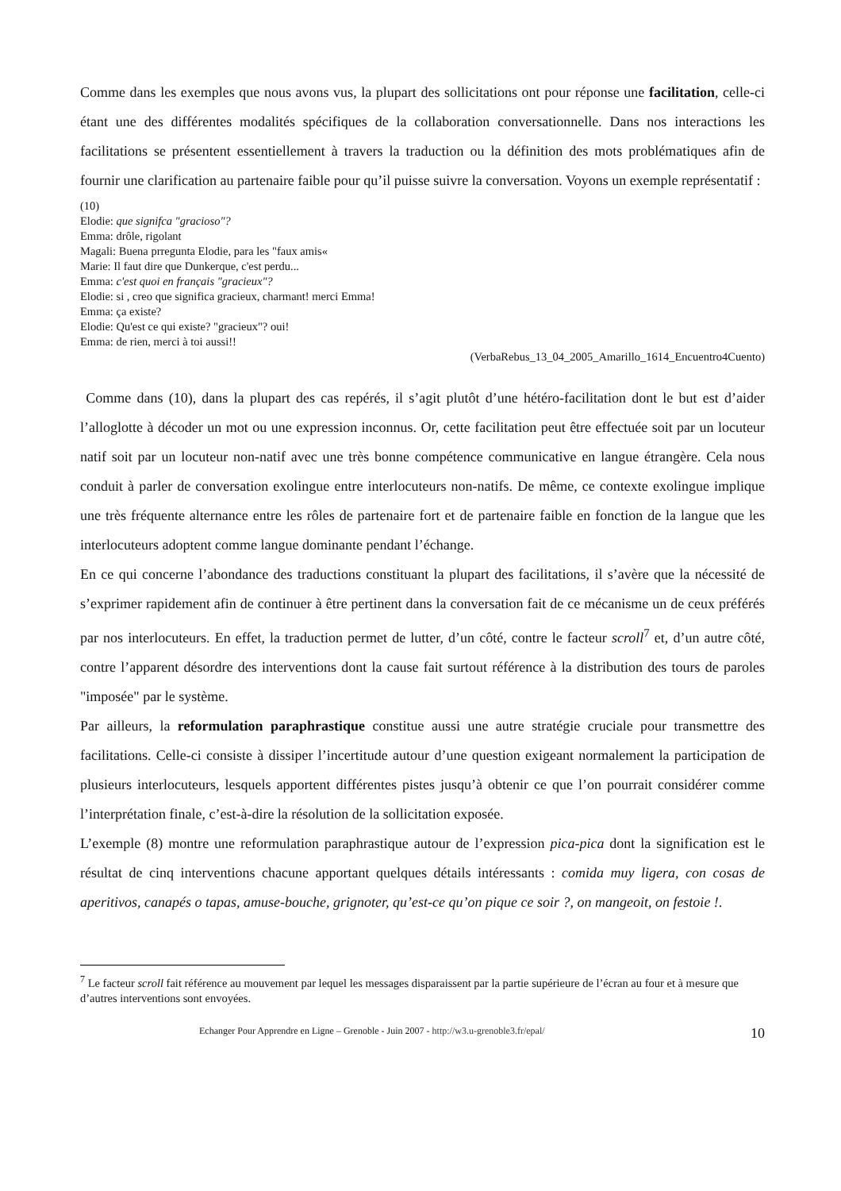Comme dans les exemples que nous avons vus, la plupart des sollicitations ont pour réponse une facilitation, celle-ci étant une des différentes modalités spécifiques de la collaboration conversationnelle. Dans nos interactions les facilitations se présentent essentiellement à travers la traduction ou la définition des mots problématiques afin de fournir une clarification au partenaire faible pour qu’il puisse suivre la conversation. Voyons un exemple représentatif :
(10)
Elodie: que signifca "gracioso"?
Emma: drôle, rigolant
Magali: Buena prregunta Elodie, para les "faux amis«
Marie: Il faut dire que Dunkerque, c'est perdu...
Emma: c'est quoi en français "gracieux"?
Elodie: si , creo que significa gracieux, charmant! merci Emma!
Emma: ça existe?
Elodie: Qu'est ce qui existe? "gracieux"? oui!
Emma: de rien, merci à toi aussi!!
(VerbaRebus_13_04_2005_Amarillo_1614_Encuentro4Cuento)
Comme dans (10), dans la plupart des cas repérés, il s’agit plutôt d’une hétéro-facilitation dont le but est d’aider l’alloglotte à décoder un mot ou une expression inconnus. Or, cette facilitation peut être effectuée soit par un locuteur natif soit par un locuteur non-natif avec une très bonne compétence communicative en langue étrangère. Cela nous conduit à parler de conversation exolingue entre interlocuteurs non-natifs. De même, ce contexte exolingue implique une très fréquente alternance entre les rôles de partenaire fort et de partenaire faible en fonction de la langue que les interlocuteurs adoptent comme langue dominante pendant l’échange.
En ce qui concerne l’abondance des traductions constituant la plupart des facilitations, il s’avère que la nécessité de s’exprimer rapidement afin de continuer à être pertinent dans la conversation fait de ce mécanisme un de ceux préférés par nos interlocuteurs. En effet, la traduction permet de lutter, d’un côté, contre le facteur scroll<sup>7</sup> et, d’un autre côté, contre l’apparent désordre des interventions dont la cause fait surtout référence à la distribution des tours de paroles "imposée" par le système.
Par ailleurs, la reformulation paraphrastique constitue aussi une autre stratégie cruciale pour transmettre des facilitations. Celle-ci consiste à dissiper l’incertitude autour d’une question exigeant normalement la participation de plusieurs interlocuteurs, lesquels apportent différentes pistes jusqu’à obtenir ce que l’on pourrait considérer comme l’interprétation finale, c’est-à-dire la résolution de la sollicitation exposée.
L’exemple (8) montre une reformulation paraphrastique autour de l’expression pica-pica dont la signification est le résultat de cinq interventions chacune apportant quelques détails intéressants : comida muy ligera, con cosas de aperitivos, canapés o tapas, amuse-bouche, grignoter, qu’est-ce qu’on pique ce soir ?, on mangeoit, on festoie !.
<sup>7</sup> Le facteur scroll fait référence au mouvement par lequel les messages disparaissent par la partie supérieure de l’écran au four et à mesure que d’autres interventions sont envoyées.
Echanger Pour Apprendre en Ligne – Grenoble - Juin 2007 - http://w3.u-grenoble3.fr/epal/ 10